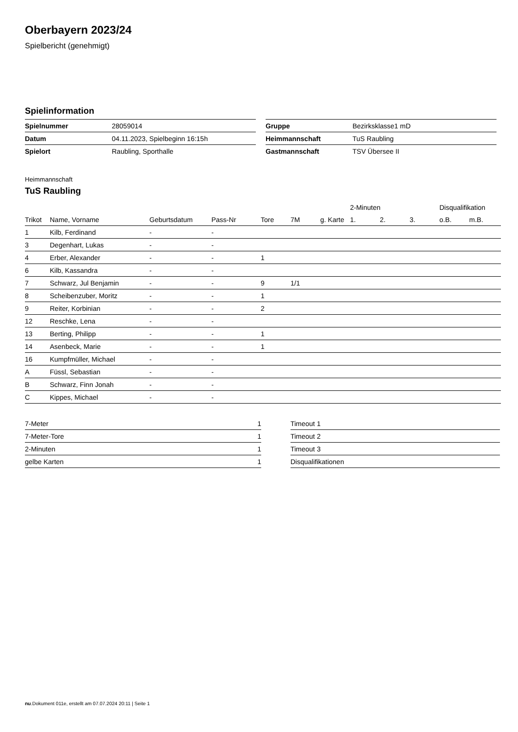Oberbayern 2023/24
Spielbericht (genehmigt)
Spielinformation
| Spielnummer | 28059014 |
| Datum | 04.11.2023, Spielbeginn 16:15h |
| Spielort | Raubling, Sporthalle |
| Gruppe | Bezirksklasse1 mD |
| Heimmannschaft | TuS Raubling |
| Gastmannschaft | TSV Übersee II |
Heimmannschaft
TuS Raubling
| | | | | | | | 2-Minuten | | | Disqualifikation | |
| --- | --- | --- | --- | --- | --- | --- | --- | --- | --- | --- | --- |
| Trikot | Name, Vorname | Geburtsdatum | Pass-Nr | Tore | 7M | g. Karte | 1. | 2. | 3. | o.B. | m.B. |
| 1 | Kilb, Ferdinand | - | - | | | | | | | | |
| 3 | Degenhart, Lukas | - | - | | | | | | | | |
| 4 | Erber, Alexander | - | - | 1 | | | | | | | |
| 6 | Kilb, Kassandra | - | - | | | | | | | | |
| 7 | Schwarz, Jul Benjamin | - | - | 9 | 1/1 | | | | | | |
| 8 | Scheibenzuber, Moritz | - | - | 1 | | | | | | | |
| 9 | Reiter, Korbinian | - | - | 2 | | | | | | | |
| 12 | Reschke, Lena | - | - | | | | | | | | |
| 13 | Berting, Philipp | - | - | 1 | | | | | | | |
| 14 | Asenbeck, Marie | - | - | 1 | | | | | | | |
| 16 | Kumpfmüller, Michael | - | - | | | | | | | | |
| A | Füssl, Sebastian | - | - | | | | | | | | |
| B | Schwarz, Finn Jonah | - | - | | | | | | | | |
| C | Kippes, Michael | - | - | | | | | | | | |
| 7-Meter | 1 |
| 7-Meter-Tore | 1 |
| 2-Minuten | 1 |
| gelbe Karten | 1 |
| Timeout 1 |
| Timeout 2 |
| Timeout 3 |
| Disqualifikationen |
nu.Dokument 011e, erstellt am 07.07.2024 20:11 | Seite 1